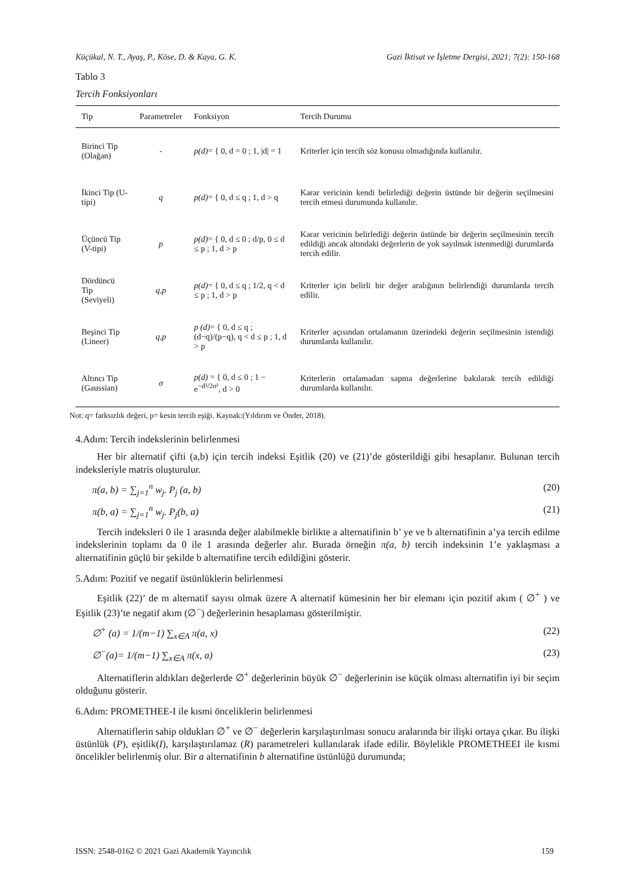Küçükal, N. T., Ayaş, P., Köse, D. & Kaya, G. K. Gazi İktisat ve İşletme Dergisi, 2021; 7(2): 150-168
Tablo 3
Tercih Fonksiyonları
| Tip | Parametreler | Fonksiyon | Tercih Durumu |
| --- | --- | --- | --- |
| Birinci Tip (Olağan) | - | p(d) = { 0, d = 0 ; 1, /d/ = 1 | Kriterler için tercih söz konusu olmadığında kullanılır. |
| İkinci Tip (U-tipi) | q | p(d) = { 0, d ≤ q ; 1, d > q | Karar vericinin kendi belirlediği değerin üstünde bir değerin seçilmesini tercih etmesi durumunda kullanılır. |
| Üçüncü Tip (V-tipi) | p | p(d) = { 0, d ≤ 0 ; d/p, 0 ≤ d ≤ p ; 1, d > p | Karar vericinin belirlediği değerin üstünde bir değerin seçilmesinin tercih edildiği ancak altındaki değerlerin de yok sayılmak istenmediği durumlarda tercih edilir. |
| Dördüncü Tip (Seviyeli) | q,p | p(d) = { 0, d ≤ q ; 1/2, q < d ≤ p ; 1, d > p | Kriterler için belirli bir değer aralığının belirlendiği durumlarda tercih edilir. |
| Beşinci Tip (Lineer) | q,p | p (d) = { 0, d ≤ q ; (d−q)/(p−q), q < d ≤ p ; 1, d > p | Kriterler açısından ortalamanın üzerindeki değerin seçilmesinin istendiği durumlarda kullanılır. |
| Altıncı Tip (Gaussian) | σ | p(d) = { 0, d ≤ 0 ; 1 − e<sup>−d²/2σ²</sup>, d > 0 | Kriterlerin ortalamadan sapma değerlerine bakılarak tercih edildiği durumlarda kullanılır. |
Not: q= farksızlık değeri, p= kesin tercih eşiği. Kaynak:(Yıldırım ve Önder, 2018).
4.Adım: Tercih indekslerinin belirlenmesi
Her bir alternatif çifti (a,b) için tercih indeksi Eşitlik (20) ve (21)’de gösterildiği gibi hesaplanır. Bulunan tercih indeksleriyle matris oluşturulur.
π(a, b) = ∑<sub>j=1</sub><sup>n</sup> w<sub>j</sub>. P<sub>j</sub> (a, b) (20)
π(b, a) = ∑<sub>j=1</sub><sup>n</sup> w<sub>j</sub>. P<sub>j</sub>(b, a) (21)
Tercih indeksleri 0 ile 1 arasında değer alabilmekle birlikte a alternatifinin b’ ye ve b alternatifinin a’ya tercih edilme indekslerinin toplamı da 0 ile 1 arasında değerler alır. Burada örneğin π(a, b) tercih indeksinin 1’e yaklaşması a alternatifinin güçlü bir şekilde b alternatifine tercih edildiğini gösterir.
5.Adım: Pozitif ve negatif üstünlüklerin belirlenmesi
Eşitlik (22)’ de m alternatif sayısı olmak üzere A alternatif kümesinin her bir elemanı için pozitif akım ( ∅<sup>+</sup> ) ve Eşitlik (23)’te negatif akım (∅<sup>−</sup>) değerlerinin hesaplaması gösterilmiştir.
∅<sup>+</sup> (a) = 1/(m−1) ∑<sub>x∈A</sub> π(a, x) (22)
∅<sup>−</sup>(a)= 1/(m−1) ∑<sub>x∈A</sub> π(x, a) (23)
Alternatiflerin aldıkları değerlerde ∅<sup>+</sup> değerlerinin büyük ∅<sup>−</sup> değerlerinin ise küçük olması alternatifin iyi bir seçim olduğunu gösterir.
6.Adım: PROMETHEE-I ile kısmi önceliklerin belirlenmesi
Alternatiflerin sahip oldukları ∅<sup>+</sup> ve ∅<sup>−</sup> değerlerin karşılaştırılması sonucu aralarında bir ilişki ortaya çıkar. Bu ilişki üstünlük (P), eşitlik(I), karşılaştırılamaz (R) parametreleri kullanılarak ifade edilir. Böylelikle PROMETHEEI ile kısmi öncelikler belirlenmiş olur. Bir a alternatifinin b alternatifine üstünlüğü durumunda;
ISSN: 2548-0162 © 2021 Gazi Akademik Yayıncılık 159